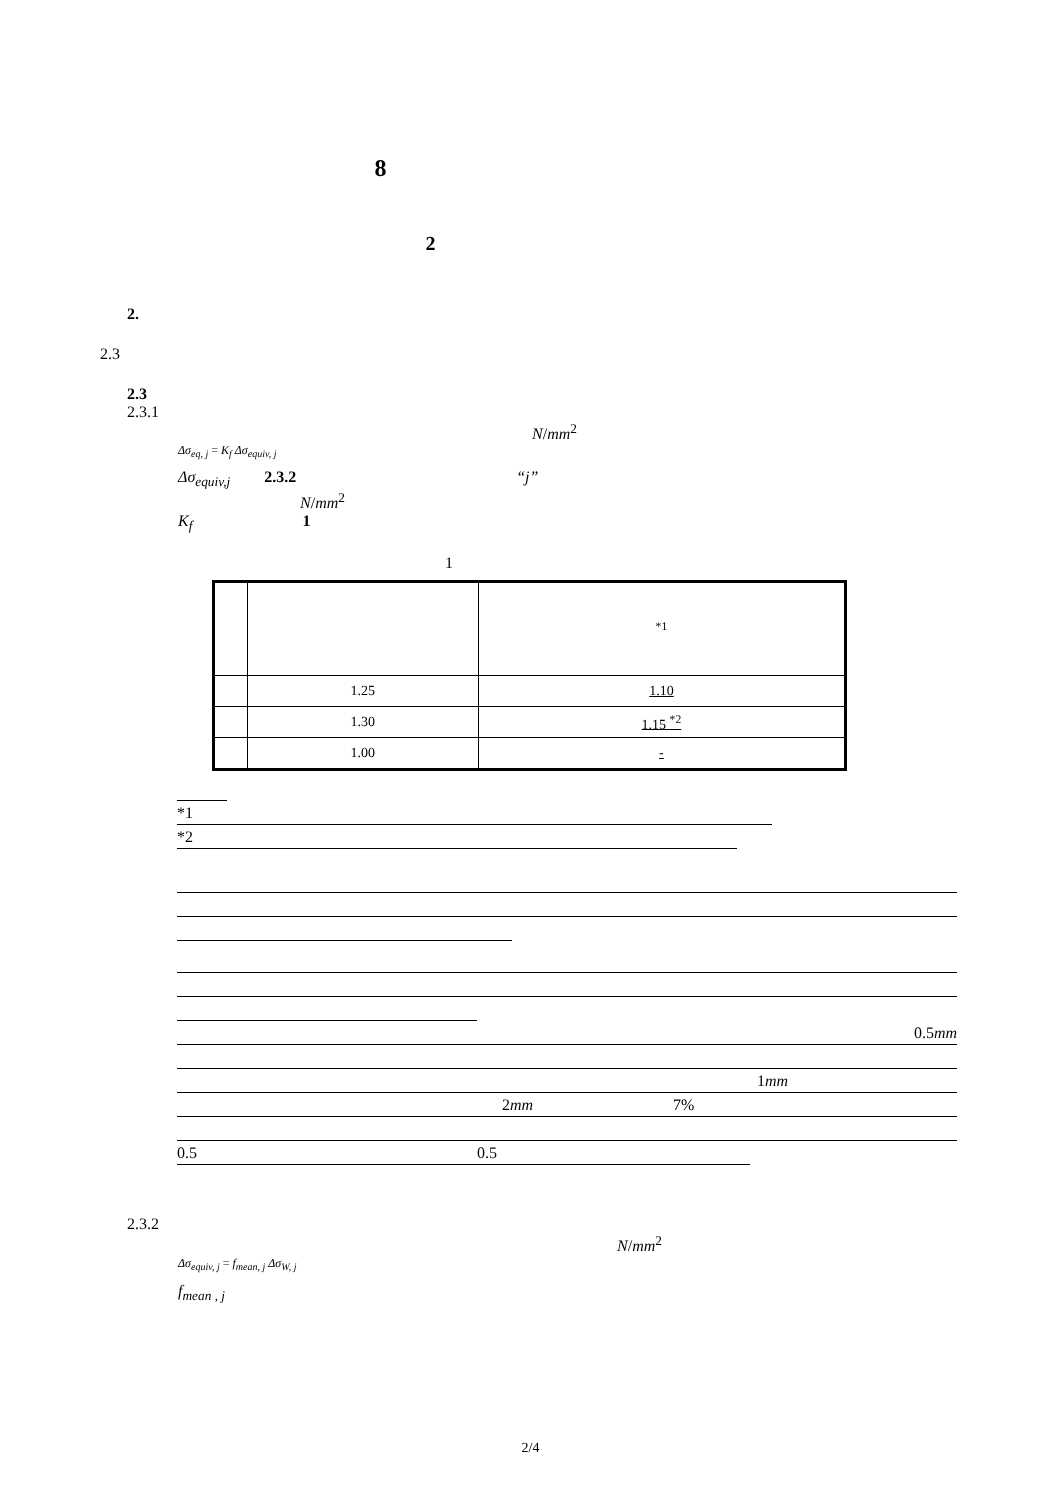8
2
2.
2.3
2.3
2.3.1
N/mm<sup>2</sup>
Δσ<sub>eq, j</sub> = K<sub>f</sub> Δσ<sub>equiv, j</sub>
Δσ<sub>equiv,j</sub> 2.3.2 “j”
N/mm<sup>2</sup>
K<sub>f</sub> 1
1
| | | <sup>*1</sup> |
| --- | --- | --- |
| | 1.25 | 1.10 |
| | 1.30 | 1.15 <sup>*2</sup> |
| | 1.00 | - |
*1
*2
0.5mm
1mm
2mm 7%
0.5 0.5
2.3.2
N/mm<sup>2</sup>
Δσ<sub>equiv, j</sub> = f<sub>mean, j</sub> Δσ<sub>W, j</sub>
f<sub>mean , j</sub>
2/4